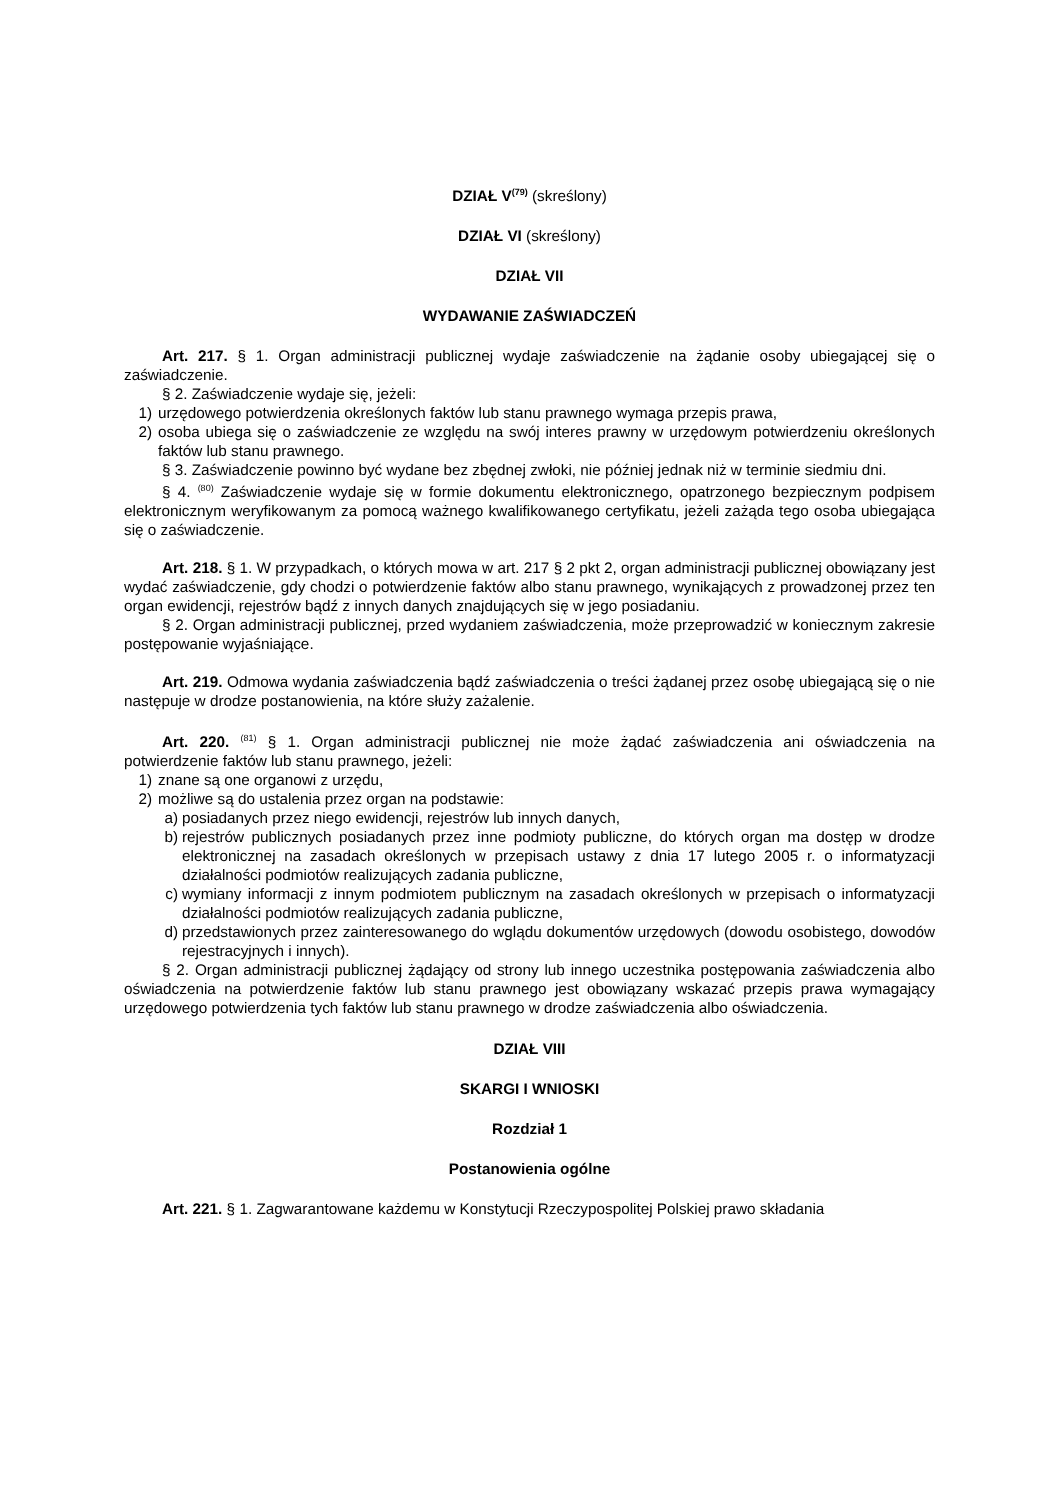DZIAŁ V<sup>(79)</sup> (skreślony)
DZIAŁ VI (skreślony)
DZIAŁ VII
WYDAWANIE ZAŚWIADCZEŃ
Art. 217. § 1. Organ administracji publicznej wydaje zaświadczenie na żądanie osoby ubiegającej się o zaświadczenie.
§ 2. Zaświadczenie wydaje się, jeżeli:
1) urzędowego potwierdzenia określonych faktów lub stanu prawnego wymaga przepis prawa,
2) osoba ubiega się o zaświadczenie ze względu na swój interes prawny w urzędowym potwierdzeniu określonych faktów lub stanu prawnego.
§ 3. Zaświadczenie powinno być wydane bez zbędnej zwłoki, nie później jednak niż w terminie siedmiu dni.
§ 4. <sup>(80)</sup> Zaświadczenie wydaje się w formie dokumentu elektronicznego, opatrzonego bezpiecznym podpisem elektronicznym weryfikowanym za pomocą ważnego kwalifikowanego certyfikatu, jeżeli zażąda tego osoba ubiegająca się o zaświadczenie.
Art. 218. § 1. W przypadkach, o których mowa w art. 217 § 2 pkt 2, organ administracji publicznej obowiązany jest wydać zaświadczenie, gdy chodzi o potwierdzenie faktów albo stanu prawnego, wynikających z prowadzonej przez ten organ ewidencji, rejestrów bądź z innych danych znajdujących się w jego posiadaniu.
§ 2. Organ administracji publicznej, przed wydaniem zaświadczenia, może przeprowadzić w koniecznym zakresie postępowanie wyjaśniające.
Art. 219. Odmowa wydania zaświadczenia bądź zaświadczenia o treści żądanej przez osobę ubiegającą się o nie następuje w drodze postanowienia, na które służy zażalenie.
Art. 220. <sup>(81)</sup> § 1. Organ administracji publicznej nie może żądać zaświadczenia ani oświadczenia na potwierdzenie faktów lub stanu prawnego, jeżeli:
1) znane są one organowi z urzędu,
2) możliwe są do ustalenia przez organ na podstawie:
a) posiadanych przez niego ewidencji, rejestrów lub innych danych,
b) rejestrów publicznych posiadanych przez inne podmioty publiczne, do których organ ma dostęp w drodze elektronicznej na zasadach określonych w przepisach ustawy z dnia 17 lutego 2005 r. o informatyzacji działalności podmiotów realizujących zadania publiczne,
c) wymiany informacji z innym podmiotem publicznym na zasadach określonych w przepisach o informatyzacji działalności podmiotów realizujących zadania publiczne,
d) przedstawionych przez zainteresowanego do wglądu dokumentów urzędowych (dowodu osobistego, dowodów rejestracyjnych i innych).
§ 2. Organ administracji publicznej żądający od strony lub innego uczestnika postępowania zaświadczenia albo oświadczenia na potwierdzenie faktów lub stanu prawnego jest obowiązany wskazać przepis prawa wymagający urzędowego potwierdzenia tych faktów lub stanu prawnego w drodze zaświadczenia albo oświadczenia.
DZIAŁ VIII
SKARGI I WNIOSKI
Rozdział 1
Postanowienia ogólne
Art. 221. § 1. Zagwarantowane każdemu w Konstytucji Rzeczypospolitej Polskiej prawo składania